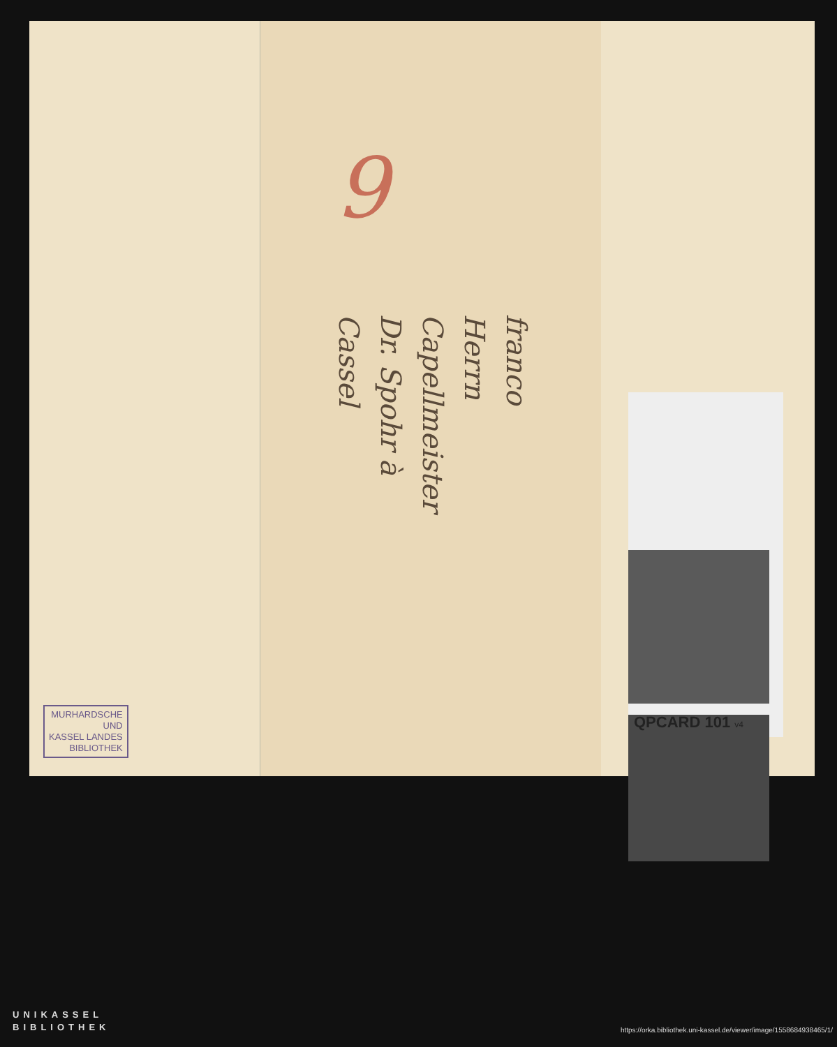9
franco
Herrn Capellmeister
Dr. Spohr à
Cassel
MURHARDSCHE
UND
KASSEL LANDES
BIBLIOTHEK
QPCARD 101 v4
UNIKASSEL
BIBLIOTHEK
https://orka.bibliothek.uni-kassel.de/viewer/image/1558684938465/1/